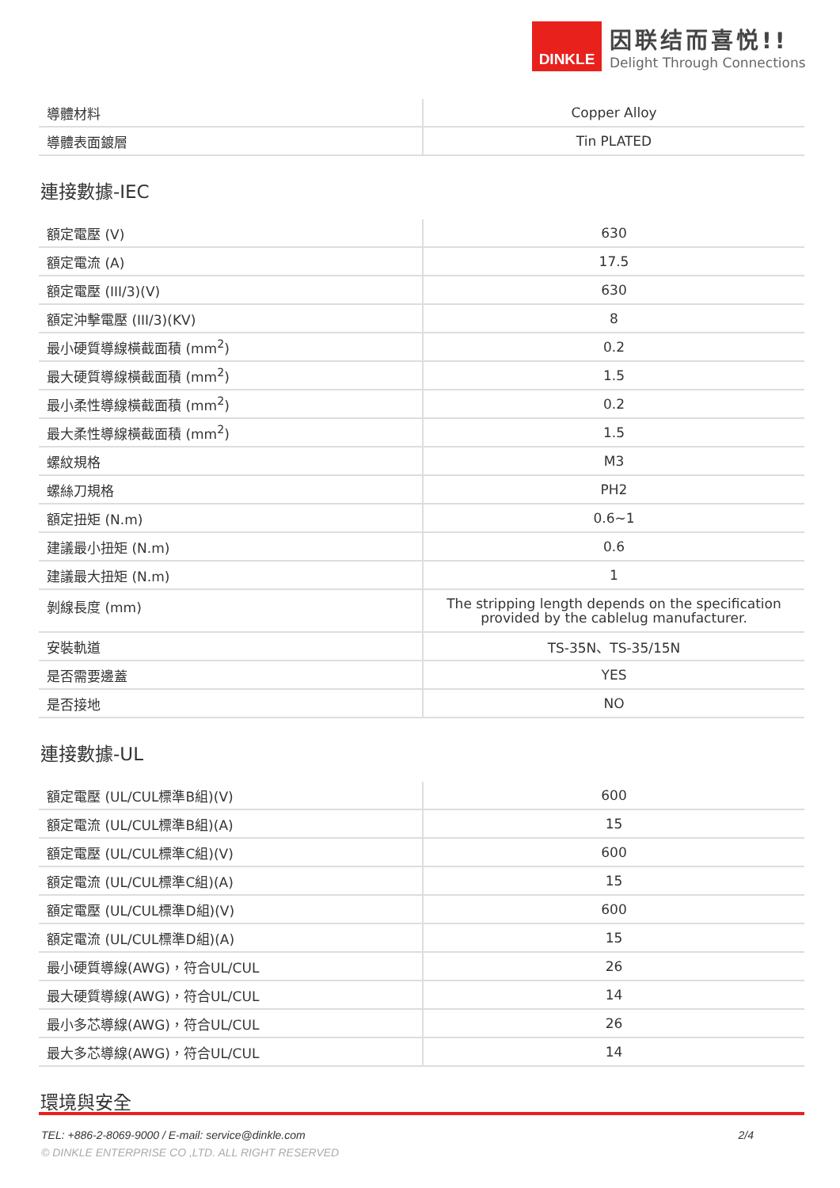DINKLE
因联结而喜悦!!
Delight Through Connections
| 導體材料 | Copper Alloy |
| 導體表面鍍層 | Tin PLATED |
連接數據-IEC
| 額定電壓 (V) | 630 |
| 額定電流 (A) | 17.5 |
| 額定電壓 (III/3)(V) | 630 |
| 額定沖擊電壓 (III/3)(KV) | 8 |
| 最小硬質導線橫截面積 (mm<sup>2</sup>) | 0.2 |
| 最大硬質導線橫截面積 (mm<sup>2</sup>) | 1.5 |
| 最小柔性導線橫截面積 (mm<sup>2</sup>) | 0.2 |
| 最大柔性導線橫截面積 (mm<sup>2</sup>) | 1.5 |
| 螺紋規格 | M3 |
| 螺絲刀規格 | PH2 |
| 額定扭矩 (N.m) | 0.6~1 |
| 建議最小扭矩 (N.m) | 0.6 |
| 建議最大扭矩 (N.m) | 1 |
| 剝線長度 (mm) | The stripping length depends on the specification provided by the cablelug manufacturer. |
| 安裝軌道 | TS-35N、TS-35/15N |
| 是否需要邊蓋 | YES |
| 是否接地 | NO |
連接數據-UL
| 額定電壓 (UL/CUL標準B組)(V) | 600 |
| 額定電流 (UL/CUL標準B組)(A) | 15 |
| 額定電壓 (UL/CUL標準C組)(V) | 600 |
| 額定電流 (UL/CUL標準C組)(A) | 15 |
| 額定電壓 (UL/CUL標準D組)(V) | 600 |
| 額定電流 (UL/CUL標準D組)(A) | 15 |
| 最小硬質導線(AWG)，符合UL/CUL | 26 |
| 最大硬質導線(AWG)，符合UL/CUL | 14 |
| 最小多芯導線(AWG)，符合UL/CUL | 26 |
| 最大多芯導線(AWG)，符合UL/CUL | 14 |
環境與安全
TEL: +886-2-8069-9000 / E-mail: service@dinkle.com 2/4
© DINKLE ENTERPRISE CO ,LTD. ALL RIGHT RESERVED